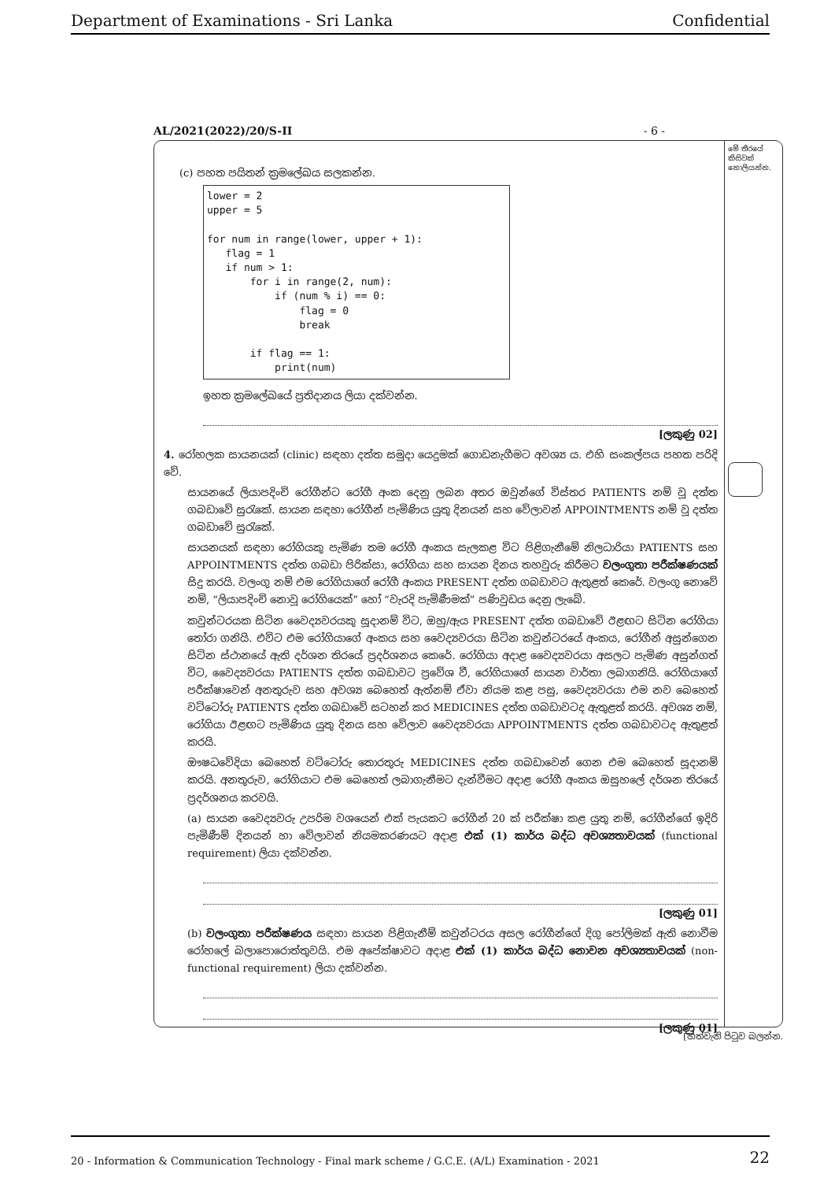Department of Examinations - Sri Lanka Confidential
AL/2021(2022)/20/S-II - 6 -
(c) පහත පයිතන් ක්‍රමලේඛය සලකන්න.
lower = 2
upper = 5

for num in range(lower, upper + 1):
   flag = 1
   if num > 1:
       for i in range(2, num):
           if (num % i) == 0:
               flag = 0
               break

       if flag == 1:
           print(num)
ඉහත ක්‍රමලේඛයේ ප්‍රතිදානය ලියා දක්වන්න.
[ලකුණු 02]
4. රෝහලක සායනයක් (clinic) සඳහා දත්ත සමුදා යෙදුමක් ගොඩනැගීමට අවශ්‍ය ය. එහි සංකල්පය පහත පරිදි වේ.
සායනයේ ලියාපදිංචි රෝගීන්ට රෝගී අංක දෙනු ලබන අතර ඔවුන්ගේ විස්තර PATIENTS නම් වූ දත්ත ගබඩාවේ සුරැකේ. සායන සඳහා රෝගීන් පැමිණිය යුතු දිනයන් සහ වේලාවන් APPOINTMENTS නම් වූ දත්ත ගබඩාවේ සුරැකේ.
සායනයක් සඳහා රෝගියකු පැමිණ තම රෝගී අංකය සැලකළ විට පිළිගැනීමේ නිලධාරියා PATIENTS සහ APPOINTMENTS දත්ත ගබඩා පිරික්සා, රෝගියා සහ සායන දිනය තහවුරු කිරීමට වලංගුතා පරීක්ෂණයක් සිදු කරයි. වලංගු නම් එම රෝගියාගේ රෝගී අංකය PRESENT දත්ත ගබඩාවට ඇතුළත් කෙරේ. වලංගු නොවේ නම්, “ලියාපදිංචි නොවූ රෝගියෙක්” හෝ “වැරදි පැමිණීමක්” පණිවුඩය දෙනු ලැබේ.
කවුන්ටරයක සිටින වෛද්‍යවරයකු සූදානම් විට, ඔහු/ඇය PRESENT දත්ත ගබඩාවේ ඊළඟට සිටින රෝගියා තෝරා ගනියි. එවිට එම රෝගියාගේ අංකය සහ වෛද්‍යවරයා සිටින කවුන්ටරයේ අංකය, රෝගීන් අසුන්ගෙන සිටින ස්ථානයේ ඇති දර්ශන තිරයේ ප්‍රදර්ශනය කෙරේ. රෝගියා අදාළ වෛද්‍යවරයා අසලට පැමිණ අසුන්ගත් විට, වෛද්‍යවරයා PATIENTS දත්ත ගබඩාවට ප්‍රවේශ වී, රෝගියාගේ සායන වාර්තා ලබාගනියි. රෝගියාගේ පරීක්ෂාවෙන් අනතුරුව සහ අවශ්‍ය බෙහෙත් ඇත්නම් ඒවා නියම කළ පසු, වෛද්‍යවරයා එම නව බෙහෙත් වට්ටෝරු PATIENTS දත්ත ගබඩාවේ සටහන් කර MEDICINES දත්ත ගබඩාවටද ඇතුළත් කරයි. අවශ්‍ය නම්, රෝගියා ඊළඟට පැමිණිය යුතු දිනය සහ වේලාව වෛද්‍යවරයා APPOINTMENTS දත්ත ගබඩාවටද ඇතුළත් කරයි.
ඖෂධවේදියා බෙහෙත් වට්ටෝරු තොරතුරු MEDICINES දත්ත ගබඩාවෙන් ගෙන එම බෙහෙත් සූදානම් කරයි. අනතුරුව, රෝගියාට එම බෙහෙත් ලබාගැනීමට දැන්වීමට අදාළ රෝගී අංකය ඔසුහලේ දර්ශන තිරයේ ප්‍රදර්ශනය කරවයි.
(a) සායන වෛද්‍යවරු උපරිම වශයෙන් එක් පැයකට රෝගීන් 20 ක් පරීක්ෂා කළ යුතු නම්, රෝගීන්ගේ ඉදිරි පැමිණීම් දිනයන් හා වේලාවන් නියමකරණයට අදාළ එක් (1) කාර්ය බද්ධ අවශ්‍යතාවයක් (functional requirement) ලියා දක්වන්න.
[ලකුණු 01]
(b) වලංගුතා පරීක්ෂණය සඳහා සායන පිළිගැනීම් කවුන්ටරය අසල රෝගීන්ගේ දිගු පෝලිමක් ඇති නොවීම රෝහලේ බලාපොරොත්තුවයි. එම අපේක්ෂාවට අදාළ එක් (1) කාර්ය බද්ධ නොවන අවශ්‍යතාවයක් (non-functional requirement) ලියා දක්වන්න.
[ලකුණු 01]
මේ තීරයේ කිසිවක් නොලියන්න.
[හත්වැනි පිටුව බලන්න.
20 - Information & Communication Technology - Final mark scheme / G.C.E. (A/L) Examination - 2021 22